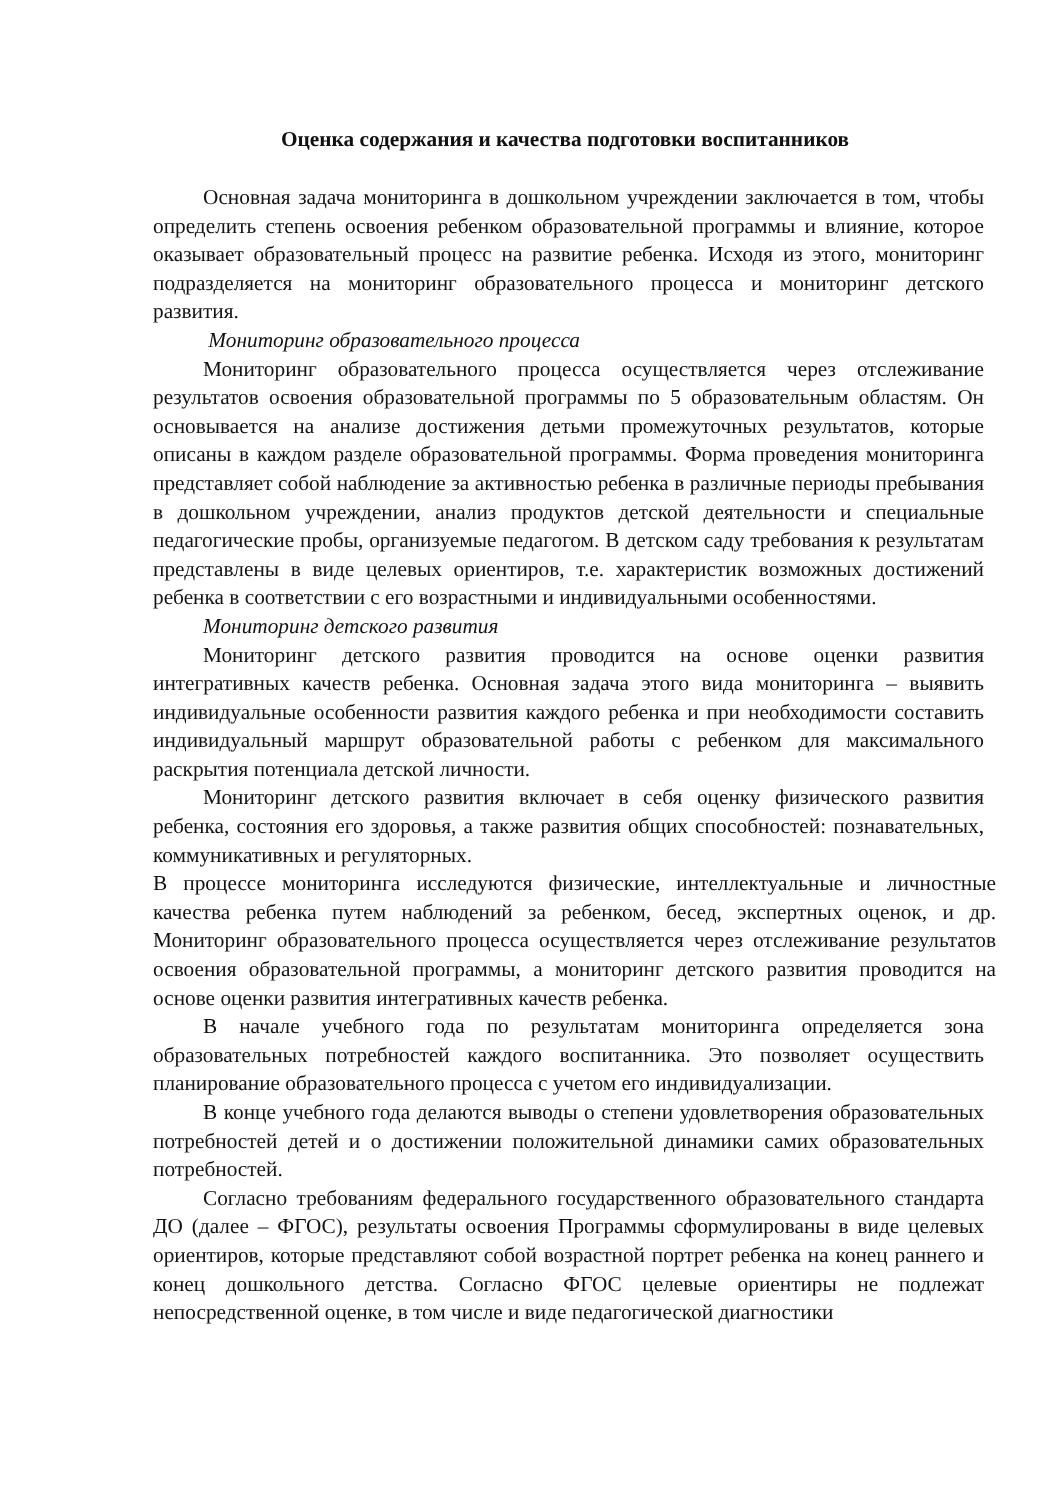Оценка содержания и качества подготовки воспитанников
Основная задача мониторинга в дошкольном учреждении заключается в том, чтобы определить степень освоения ребенком образовательной программы и влияние, которое оказывает образовательный процесс на развитие ребенка. Исходя из этого, мониторинг подразделяется на мониторинг образовательного процесса и мониторинг детского развития.
Мониторинг образовательного процесса
Мониторинг образовательного процесса осуществляется через отслеживание результатов освоения образовательной программы по 5 образовательным областям. Он основывается на анализе достижения детьми промежуточных результатов, которые описаны в каждом разделе образовательной программы. Форма проведения мониторинга представляет собой наблюдение за активностью ребенка в различные периоды пребывания в дошкольном учреждении, анализ продуктов детской деятельности и специальные педагогические пробы, организуемые педагогом. В детском саду требования к результатам представлены в виде целевых ориентиров, т.е. характеристик возможных достижений ребенка в соответствии с его возрастными и индивидуальными особенностями.
Мониторинг детского развития
Мониторинг детского развития проводится на основе оценки развития интегративных качеств ребенка. Основная задача этого вида мониторинга – выявить индивидуальные особенности развития каждого ребенка и при необходимости составить индивидуальный маршрут образовательной работы с ребенком для максимального раскрытия потенциала детской личности.
Мониторинг детского развития включает в себя оценку физического развития ребенка, состояния его здоровья, а также развития общих способностей: познавательных, коммуникативных и регуляторных.
В процессе мониторинга исследуются физические, интеллектуальные и личностные качества ребенка путем наблюдений за ребенком, бесед, экспертных оценок, и др. Мониторинг образовательного процесса осуществляется через отслеживание результатов освоения образовательной программы, а мониторинг детского развития проводится на основе оценки развития интегративных качеств ребенка.
В начале учебного года по результатам мониторинга определяется зона образовательных потребностей каждого воспитанника. Это позволяет осуществить планирование образовательного процесса с учетом его индивидуализации.
В конце учебного года делаются выводы о степени удовлетворения образовательных потребностей детей и о достижении положительной динамики самих образовательных потребностей.
Согласно требованиям федерального государственного образовательного стандарта ДО (далее – ФГОС), результаты освоения Программы сформулированы в виде целевых ориентиров, которые представляют собой возрастной портрет ребенка на конец раннего и конец дошкольного детства. Согласно ФГОС целевые ориентиры не подлежат непосредственной оценке, в том числе и виде педагогической диагностики